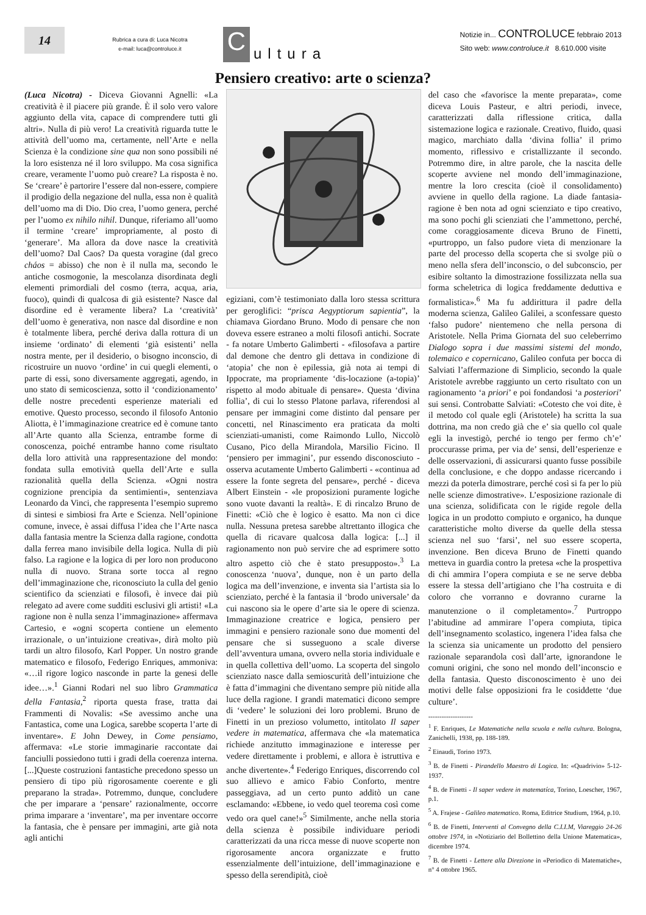14
Rubrica a cura di: Luca Nicotra
e-mail: luca@controluce.it
C
ultura
Notizie in... CONTROLUCE febbraio 2013
Sito web: www.controluce.it 8.610.000 visite
Pensiero creativo: arte o scienza?
(Luca Nicotra) - Diceva Giovanni Agnelli: «La creatività è il piacere più grande. È il solo vero valore aggiunto della vita, capace di comprendere tutti gli altri». Nulla di più vero! La creatività riguarda tutte le attività dell’uomo ma, certamente, nell’Arte e nella Scienza è la condizione sine qua non sono possibili né la loro esistenza né il loro sviluppo. Ma cosa significa creare, veramente l’uomo può creare? La risposta è no. Se ‘creare’ è partorire l’essere dal non-essere, compiere il prodigio della negazione del nulla, essa non è qualità dell’uomo ma di Dio. Dio crea, l’uomo genera, perché per l’uomo ex nihilo nihil. Dunque, riferiamo all’uomo il termine ‘creare’ impropriamente, al posto di ‘generare’. Ma allora da dove nasce la creatività dell’uomo? Dal Caos? Da questa voragine (dal greco cháos = abisso) che non è il nulla ma, secondo le antiche cosmogonie, la mescolanza disordinata degli elementi primordiali del cosmo (terra, acqua, aria, fuoco), quindi di qualcosa di già esistente? Nasce dal disordine ed è veramente libera? La ‘creatività’ dell’uomo è generativa, non nasce dal disordine e non è totalmente libera, perché deriva dalla rottura di un insieme ‘ordinato’ di elementi ‘già esistenti’ nella nostra mente, per il desiderio, o bisogno inconscio, di ricostruire un nuovo ‘ordine’ in cui quegli elementi, o parte di essi, sono diversamente aggregati, agendo, in uno stato di semicoscienza, sotto il ‘condizionamento’ delle nostre precedenti esperienze materiali ed emotive. Questo processo, secondo il filosofo Antonio Aliotta, è l’immaginazione creatrice ed è comune tanto all’Arte quanto alla Scienza, entrambe forme di conoscenza, poiché entrambe hanno come risultato della loro attività una rappresentazione del mondo: fondata sulla emotività quella dell’Arte e sulla razionalità quella della Scienza. «Ogni nostra cognizione prencipia da sentimienti», sentenziava Leonardo da Vinci, che rappresenta l’esempio supremo di sintesi e simbiosi fra Arte e Scienza. Nell’opinione comune, invece, è assai diffusa l’idea che l’Arte nasca dalla fantasia mentre la Scienza dalla ragione, condotta dalla ferrea mano invisibile della logica. Nulla di più falso. La ragione e la logica di per loro non producono nulla di nuovo. Strana sorte tocca al regno dell’immaginazione che, riconosciuto la culla del genio scientifico da scienziati e filosofi, è invece dai più relegato ad avere come sudditi esclusivi gli artisti! «La ragione non è nulla senza l’immaginazione» affermava Cartesio, e «ogni scoperta contiene un elemento irrazionale, o un’intuizione creativa», dirà molto più tardi un altro filosofo, Karl Popper. Un nostro grande matematico e filosofo, Federigo Enriques, ammoniva: «…il rigore logico nasconde in parte la genesi delle idee…».<sup>1</sup> Gianni Rodari nel suo libro Grammatica della Fantasia,<sup>2</sup> riporta questa frase, tratta dai Frammenti di Novalis: «Se avessimo anche una Fantastica, come una Logica, sarebbe scoperta l’arte di inventare». E John Dewey, in Come pensiamo, affermava: «Le storie immaginarie raccontate dai fanciulli possiedono tutti i gradi della coerenza interna. [...]Queste costruzioni fantastiche precedono spesso un pensiero di tipo più rigorosamente coerente e gli preparano la strada». Potremmo, dunque, concludere che per imparare a ‘pensare’ razionalmente, occorre prima imparare a ‘inventare’, ma per inventare occorre la fantasia, che è pensare per immagini, arte già nota agli antichi
egiziani, com’è testimoniato dalla loro stessa scrittura per geroglifici: “prisca Aegyptiorum sapientia”, la chiamava Giordano Bruno. Modo di pensare che non doveva essere estraneo a molti filosofi antichi. Socrate - fa notare Umberto Galimberti - «filosofava a partire dal demone che dentro gli dettava in condizione di ‘atopia’ che non è epilessia, già nota ai tempi di Ippocrate, ma propriamente ‘dis-locazione (a-topia)’ rispetto al modo abituale di pensare». Questa ‘divina follia’, di cui lo stesso Platone parlava, riferendosi al pensare per immagini come distinto dal pensare per concetti, nel Rinascimento era praticata da molti scienziati-umanisti, come Raimondo Lullo, Niccolò Cusano, Pico della Mirandola, Marsilio Ficino. Il ‘pensiero per immagini’, pur essendo disconosciuto - osserva acutamente Umberto Galimberti - «continua ad essere la fonte segreta del pensare», perché - diceva Albert Einstein - «le proposizioni puramente logiche sono vuote davanti la realtà». E di rincalzo Bruno de Finetti: «Ciò che è logico è esatto. Ma non ci dice nulla. Nessuna pretesa sarebbe altrettanto illogica che quella di ricavare qualcosa dalla logica: [...] il ragionamento non può servire che ad esprimere sotto altro aspetto ciò che è stato presupposto».<sup>3</sup> La conoscenza ‘nuova’, dunque, non è un parto della logica ma dell’invenzione, e inventa sia l’artista sia lo scienziato, perché è la fantasia il ‘brodo universale’ da cui nascono sia le opere d’arte sia le opere di scienza. Immaginazione creatrice e logica, pensiero per immagini e pensiero razionale sono due momenti del pensare che si susseguono a scale diverse dell’avventura umana, ovvero nella storia individuale e in quella collettiva dell’uomo. La scoperta del singolo scienziato nasce dalla semioscurità dell’intuizione che è fatta d’immagini che diventano sempre più nitide alla luce della ragione. I grandi matematici dicono sempre di ‘vedere’ le soluzioni dei loro problemi. Bruno de Finetti in un prezioso volumetto, intitolato Il saper vedere in matematica, affermava che «la matematica richiede anzitutto immaginazione e interesse per vedere direttamente i problemi, e allora è istruttiva e anche divertente».<sup>4</sup> Federigo Enriques, discorrendo col suo allievo e amico Fabio Conforto, mentre passeggiava, ad un certo punto additò un cane esclamando: «Ebbene, io vedo quel teorema così come vedo ora quel cane!»<sup>5</sup> Similmente, anche nella storia della scienza è possibile individuare periodi caratterizzati da una ricca messe di nuove scoperte non rigorosamente ancora organizzate e frutto essenzialmente dell’intuizione, dell’immaginazione e spesso della serendipità, cioè
del caso che «favorisce la mente preparata», come diceva Louis Pasteur, e altri periodi, invece, caratterizzati dalla riflessione critica, dalla sistemazione logica e razionale. Creativo, fluido, quasi magico, marchiato dalla ‘divina follia’ il primo momento, riflessivo e cristallizzante il secondo. Potremmo dire, in altre parole, che la nascita delle scoperte avviene nel mondo dell’immaginazione, mentre la loro crescita (cioè il consolidamento) avviene in quello della ragione. La diade fantasia-ragione è ben nota ad ogni scienziato e tipo creativo, ma sono pochi gli scienziati che l’ammettono, perché, come coraggiosamente diceva Bruno de Finetti, «purtroppo, un falso pudore vieta di menzionare la parte del processo della scoperta che si svolge più o meno nella sfera dell’inconscio, o del subconscio, per esibire soltanto la dimostrazione fossilizzata nella sua forma scheletrica di logica freddamente deduttiva e formalistica».<sup>6</sup> Ma fu addirittura il padre della moderna scienza, Galileo Galilei, a sconfessare questo ‘falso pudore’ nientemeno che nella persona di Aristotele. Nella Prima Giornata del suo celeberrimo Dialogo sopra i due massimi sistemi del mondo, tolemaico e copernicano, Galileo confuta per bocca di Salviati l’affermazione di Simplicio, secondo la quale Aristotele avrebbe raggiunto un certo risultato con un ragionamento ‘a priori’ e poi fondandosi ‘a posteriori’ sui sensi. Controbatte Salviati: «Cotesto che voi dite, è il metodo col quale egli (Aristotele) ha scritta la sua dottrina, ma non credo già che e’ sia quello col quale egli la investigò, perché io tengo per fermo ch’e’ proccurasse prima, per via de’ sensi, dell’esperienze e delle osservazioni, di assicurarsi quanto fusse possibile della conclusione, e che doppo andasse ricercando i mezzi da poterla dimostrare, perché così si fa per lo più nelle scienze dimostrative». L’esposizione razionale di una scienza, solidificata con le rigide regole della logica in un prodotto compiuto e organico, ha dunque caratteristiche molto diverse da quelle della stessa scienza nel suo ‘farsi’, nel suo essere scoperta, invenzione. Ben diceva Bruno de Finetti quando metteva in guardia contro la pretesa «che la prospettiva di chi ammira l’opera compiuta e se ne serve debba essere la stessa dell’artigiano che l’ha costruita e di coloro che vorranno e dovranno curarne la manutenzione o il completamento».<sup>7</sup> Purtroppo l’abitudine ad ammirare l’opera compiuta, tipica dell’insegnamento scolastico, ingenera l’idea falsa che la scienza sia unicamente un prodotto del pensiero razionale separandola così dall’arte, ignorandone le comuni origini, che sono nel mondo dell’inconscio e della fantasia. Questo disconoscimento è uno dei motivi delle false opposizioni fra le cosiddette ‘due culture’.
--------------------
<sup>1</sup> F. Enriques, Le Matematiche nella scuola e nella cultura. Bologna, Zanichelli, 1938, pp. 188-189.
<sup>2</sup> Einaudi, Torino 1973.
<sup>3</sup> B. de Finetti - Pirandello Maestro di Logica. In: «Quadrivio» 5-12-1937.
<sup>4</sup> B. de Finetti - Il saper vedere in matematíca, Torino, Loescher, 1967, p.1.
<sup>5</sup> A. Frajese - Galileo matematico. Roma, Editrice Studium, 1964, p.10.
<sup>6</sup> B. de Finetti, Interventi al Convegno della C.I.I.M, Viareggio 24-26 ottobre 1974, in «Notiziario del Bollettino della Unione Matematica», dicembre 1974.
<sup>7</sup> B. de Finetti - Lettere alla Direzione in «Periodico di Matematiche», n° 4 ottobre 1965.